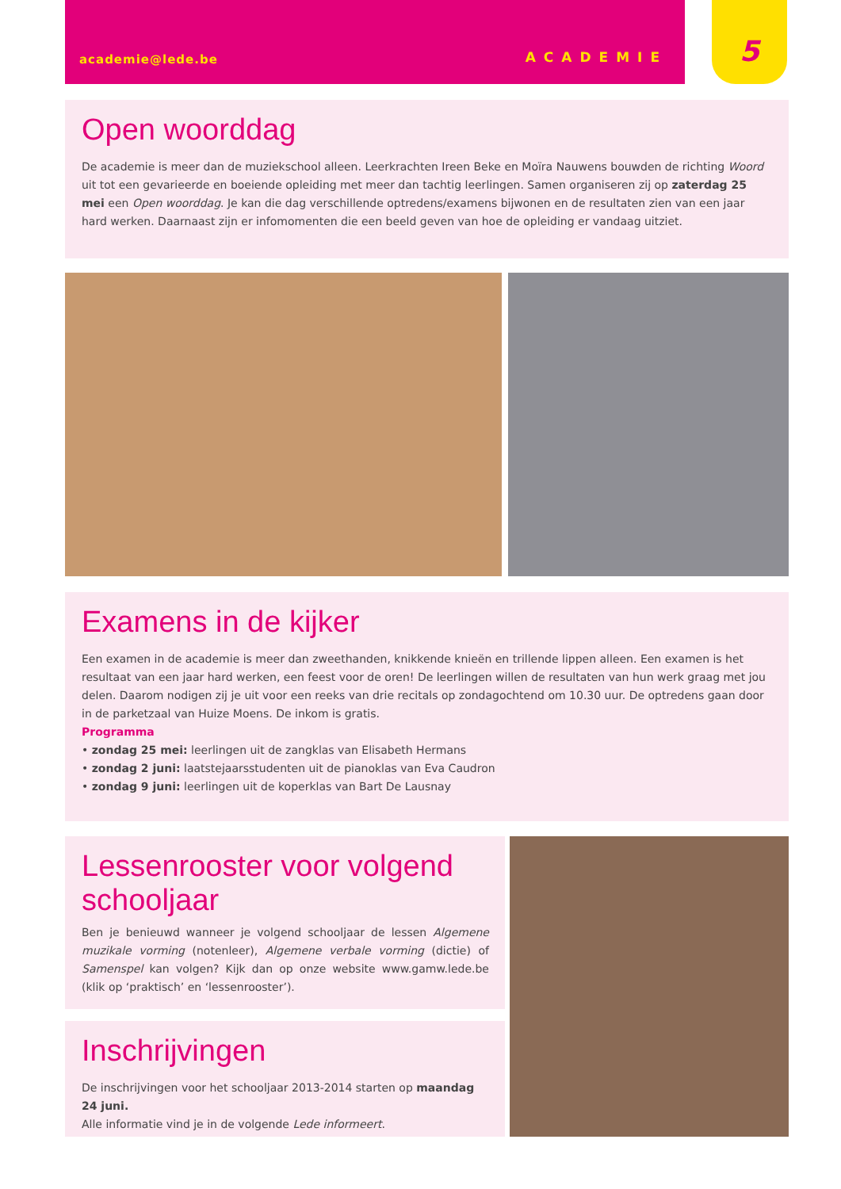5
academie@lede.be ACADEMIE
Open woorddag
De academie is meer dan de muziekschool alleen. Leerkrachten Ireen Beke en Moïra Nauwens bouwden de richting Woord uit tot een gevarieerde en boeiende opleiding met meer dan tachtig leerlingen. Samen organiseren zij op zaterdag 25 mei een Open woorddag. Je kan die dag verschillende optredens/examens bijwonen en de resultaten zien van een jaar hard werken. Daarnaast zijn er infomomenten die een beeld geven van hoe de opleiding er vandaag uitziet.
Examens in de kijker
Een examen in de academie is meer dan zweethanden, knikkende knieën en trillende lippen alleen. Een examen is het resultaat van een jaar hard werken, een feest voor de oren! De leerlingen willen de resultaten van hun werk graag met jou delen. Daarom nodigen zij je uit voor een reeks van drie recitals op zondagochtend om 10.30 uur. De optredens gaan door in de parketzaal van Huize Moens. De inkom is gratis.
Programma
• zondag 25 mei: leerlingen uit de zangklas van Elisabeth Hermans
• zondag 2 juni: laatstejaarsstudenten uit de pianoklas van Eva Caudron
• zondag 9 juni: leerlingen uit de koperklas van Bart De Lausnay
Lessenrooster voor volgend schooljaar
Ben je benieuwd wanneer je volgend schooljaar de lessen Algemene muzikale vorming (notenleer), Algemene verbale vorming (dictie) of Samenspel kan volgen? Kijk dan op onze website www.gamw.lede.be (klik op ‘praktisch’ en ‘lessenrooster’).
Inschrijvingen
De inschrijvingen voor het schooljaar 2013-2014 starten op maandag 24 juni.
Alle informatie vind je in de volgende Lede informeert.